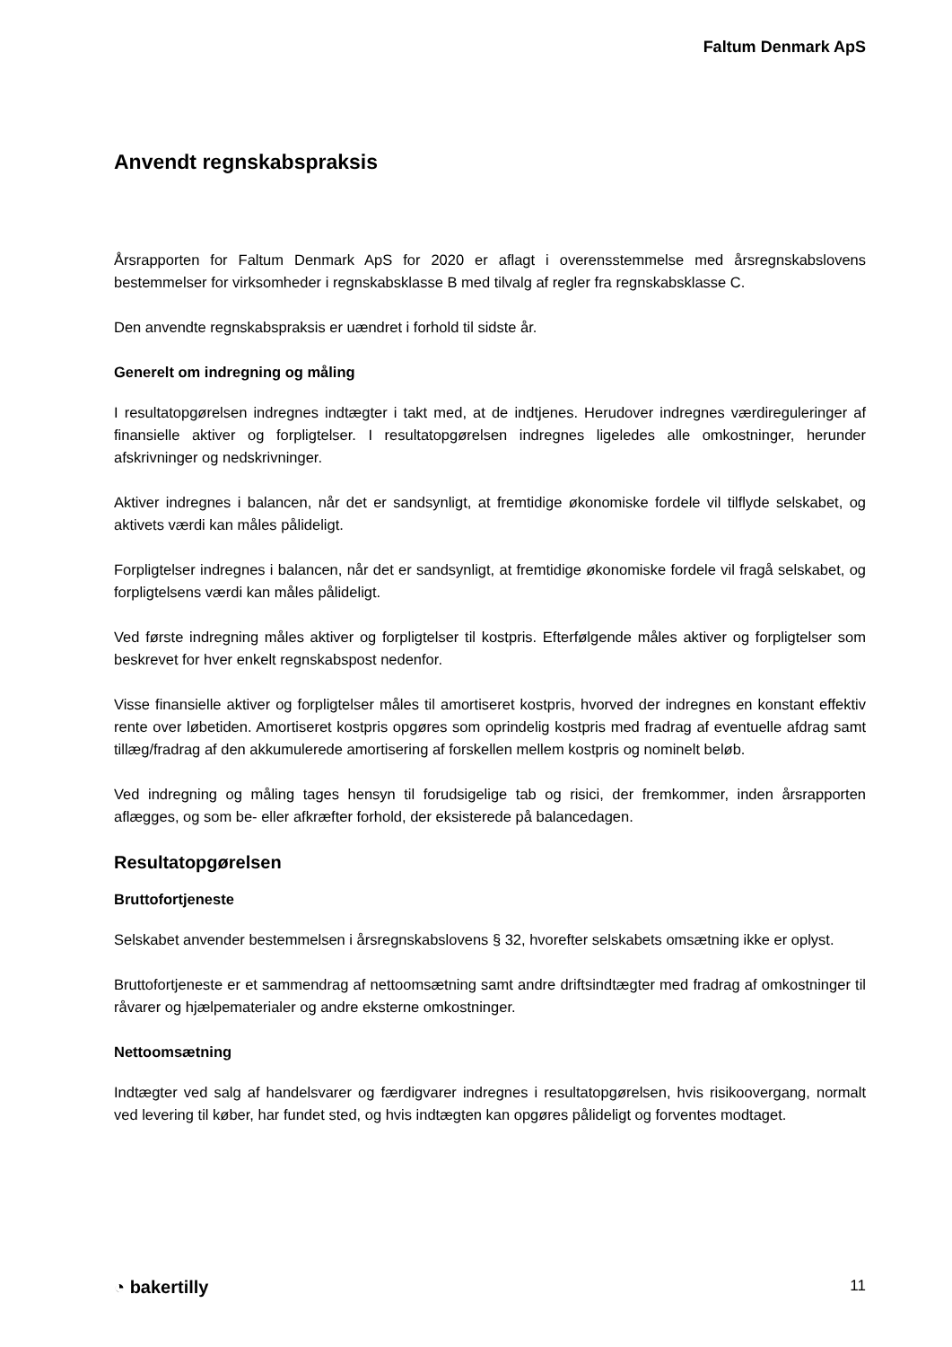Faltum Denmark ApS
Anvendt regnskabspraksis
Årsrapporten for Faltum Denmark ApS for 2020 er aflagt i overensstemmelse med årsregnskabslovens bestemmelser for virksomheder i regnskabsklasse B med tilvalg af regler fra regnskabsklasse C.
Den anvendte regnskabspraksis er uændret i forhold til sidste år.
Generelt om indregning og måling
I resultatopgørelsen indregnes indtægter i takt med, at de indtjenes. Herudover indregnes værdireguleringer af finansielle aktiver og forpligtelser. I resultatopgørelsen indregnes ligeledes alle omkostninger, herunder afskrivninger og nedskrivninger.
Aktiver indregnes i balancen, når det er sandsynligt, at fremtidige økonomiske fordele vil tilflyde selskabet, og aktivets værdi kan måles pålideligt.
Forpligtelser indregnes i balancen, når det er sandsynligt, at fremtidige økonomiske fordele vil fragå selskabet, og forpligtelsens værdi kan måles pålideligt.
Ved første indregning måles aktiver og forpligtelser til kostpris. Efterfølgende måles aktiver og forpligtelser som beskrevet for hver enkelt regnskabspost nedenfor.
Visse finansielle aktiver og forpligtelser måles til amortiseret kostpris, hvorved der indregnes en konstant effektiv rente over løbetiden. Amortiseret kostpris opgøres som oprindelig kostpris med fradrag af eventuelle afdrag samt tillæg/fradrag af den akkumulerede amortisering af forskellen mellem kostpris og nominelt beløb.
Ved indregning og måling tages hensyn til forudsigelige tab og risici, der fremkommer, inden årsrapporten aflægges, og som be- eller afkræfter forhold, der eksisterede på balancedagen.
Resultatopgørelsen
Bruttofortjeneste
Selskabet anvender bestemmelsen i årsregnskabslovens § 32, hvorefter selskabets omsætning ikke er oplyst.
Bruttofortjeneste er et sammendrag af nettoomsætning samt andre driftsindtægter med fradrag af omkostninger til råvarer og hjælpematerialer og andre eksterne omkostninger.
Nettoomsætning
Indtægter ved salg af handelsvarer og færdigvarer indregnes i resultatopgørelsen, hvis risikoovergang, normalt ved levering til køber, har fundet sted, og hvis indtægten kan opgøres pålideligt og forventes modtaget.
◔ bakertilly 11